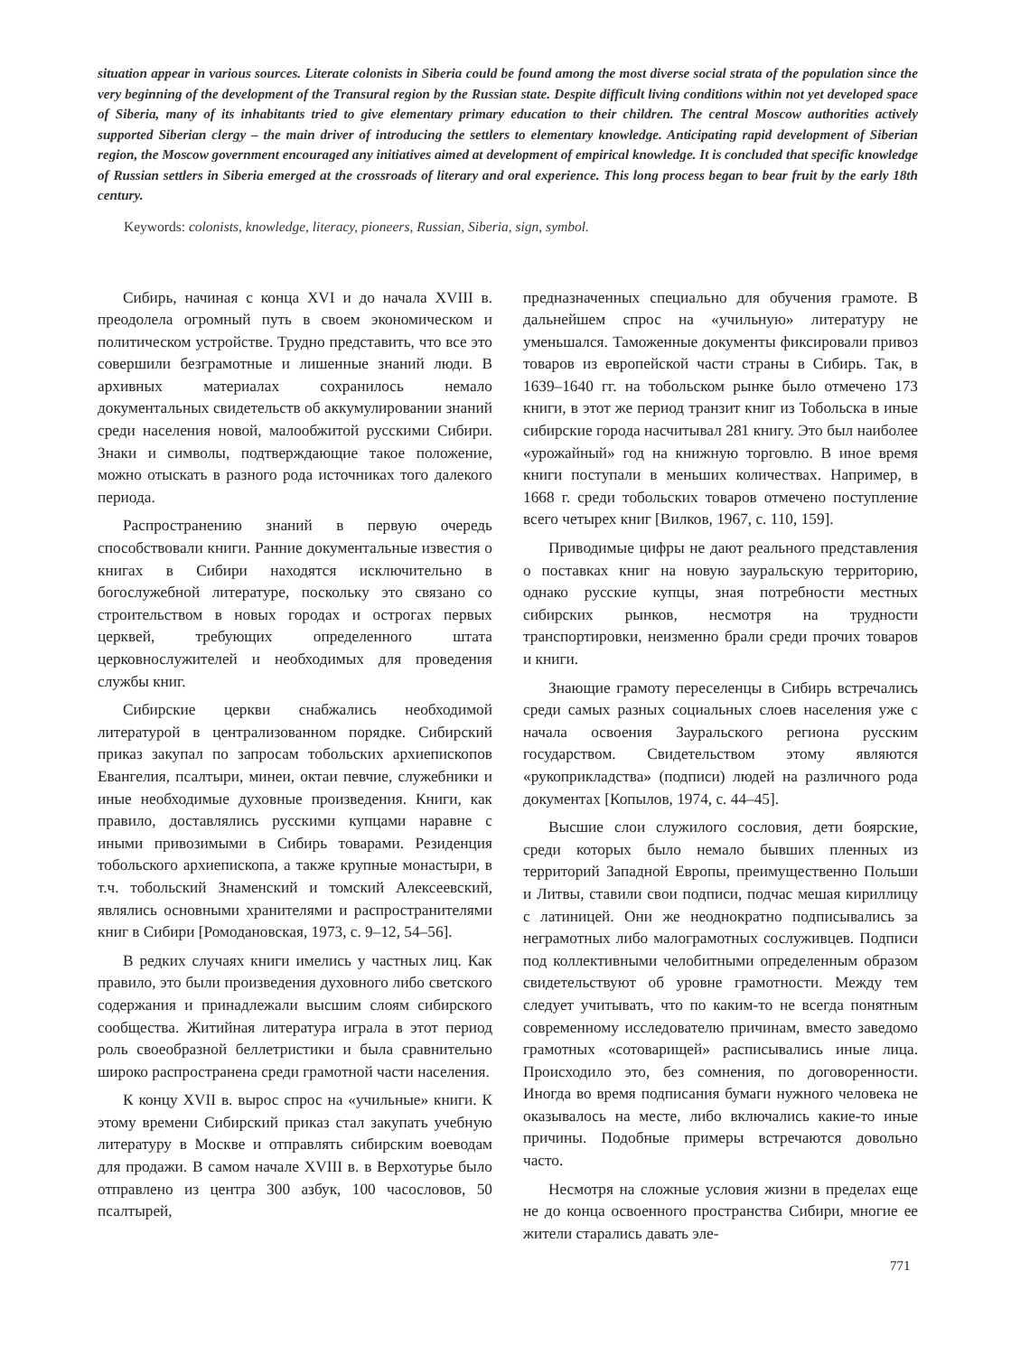situation appear in various sources. Literate colonists in Siberia could be found among the most diverse social strata of the population since the very beginning of the development of the Transural region by the Russian state. Despite difficult living conditions within not yet developed space of Siberia, many of its inhabitants tried to give elementary primary education to their children. The central Moscow authorities actively supported Siberian clergy – the main driver of introducing the settlers to elementary knowledge. Anticipating rapid development of Siberian region, the Moscow government encouraged any initiatives aimed at development of empirical knowledge. It is concluded that specific knowledge of Russian settlers in Siberia emerged at the crossroads of literary and oral experience. This long process began to bear fruit by the early 18th century.
Keywords: colonists, knowledge, literacy, pioneers, Russian, Siberia, sign, symbol.
Сибирь, начиная с конца XVI и до начала XVIII в. преодолела огромный путь в своем экономическом и политическом устройстве. Трудно представить, что все это совершили безграмотные и лишенные знаний люди. В архивных материалах сохранилось немало документальных свидетельств об аккумулировании знаний среди населения новой, малообжитой русскими Сибири. Знаки и символы, подтверждающие такое положение, можно отыскать в разного рода источниках того далекого периода.
Распространению знаний в первую очередь способствовали книги. Ранние документальные известия о книгах в Сибири находятся исключительно в богослужебной литературе, поскольку это связано со строительством в новых городах и острогах первых церквей, требующих определенного штата церковнослужителей и необходимых для проведения службы книг.
Сибирские церкви снабжались необходимой литературой в централизованном порядке. Сибирский приказ закупал по запросам тобольских архиепископов Евангелия, псалтыри, минеи, октаи певчие, служебники и иные необходимые духовные произведения. Книги, как правило, доставлялись русскими купцами наравне с иными привозимыми в Сибирь товарами. Резиденция тобольского архиепископа, а также крупные монастыри, в т.ч. тобольский Знаменский и томский Алексеевский, являлись основными хранителями и распространителями книг в Сибири [Ромодановская, 1973, с. 9–12, 54–56].
В редких случаях книги имелись у частных лиц. Как правило, это были произведения духовного либо светского содержания и принадлежали высшим слоям сибирского сообщества. Житийная литература играла в этот период роль своеобразной беллетристики и была сравнительно широко распространена среди грамотной части населения.
К концу XVII в. вырос спрос на «учильные» книги. К этому времени Сибирский приказ стал закупать учебную литературу в Москве и отправлять сибирским воеводам для продажи. В самом начале XVIII в. в Верхотурье было отправлено из центра 300 азбук, 100 часословов, 50 псалтырей,
предназначенных специально для обучения грамоте. В дальнейшем спрос на «учильную» литературу не уменьшался. Таможенные документы фиксировали привоз товаров из европейской части страны в Сибирь. Так, в 1639–1640 гг. на тобольском рынке было отмечено 173 книги, в этот же период транзит книг из Тобольска в иные сибирские города насчитывал 281 книгу. Это был наиболее «урожайный» год на книжную торговлю. В иное время книги поступали в меньших количествах. Например, в 1668 г. среди тобольских товаров отмечено поступление всего четырех книг [Вилков, 1967, с. 110, 159].
Приводимые цифры не дают реального представления о поставках книг на новую зауральскую территорию, однако русские купцы, зная потребности местных сибирских рынков, несмотря на трудности транспортировки, неизменно брали среди прочих товаров и книги.
Знающие грамоту переселенцы в Сибирь встречались среди самых разных социальных слоев населения уже с начала освоения Зауральского региона русским государством. Свидетельством этому являются «рукоприкладства» (подписи) людей на различного рода документах [Копылов, 1974, с. 44–45].
Высшие слои служилого сословия, дети боярские, среди которых было немало бывших пленных из территорий Западной Европы, преимущественно Польши и Литвы, ставили свои подписи, подчас мешая кириллицу с латиницей. Они же неоднократно подписывались за неграмотных либо малограмотных сослуживцев. Подписи под коллективными челобитными определенным образом свидетельствуют об уровне грамотности. Между тем следует учитывать, что по каким-то не всегда понятным современному исследователю причинам, вместо заведомо грамотных «сотоварищей» расписывались иные лица. Происходило это, без сомнения, по договоренности. Иногда во время подписания бумаги нужного человека не оказывалось на месте, либо включались какие-то иные причины. Подобные примеры встречаются довольно часто.
Несмотря на сложные условия жизни в пределах еще не до конца освоенного пространства Сибири, многие ее жители старались давать эле-
771